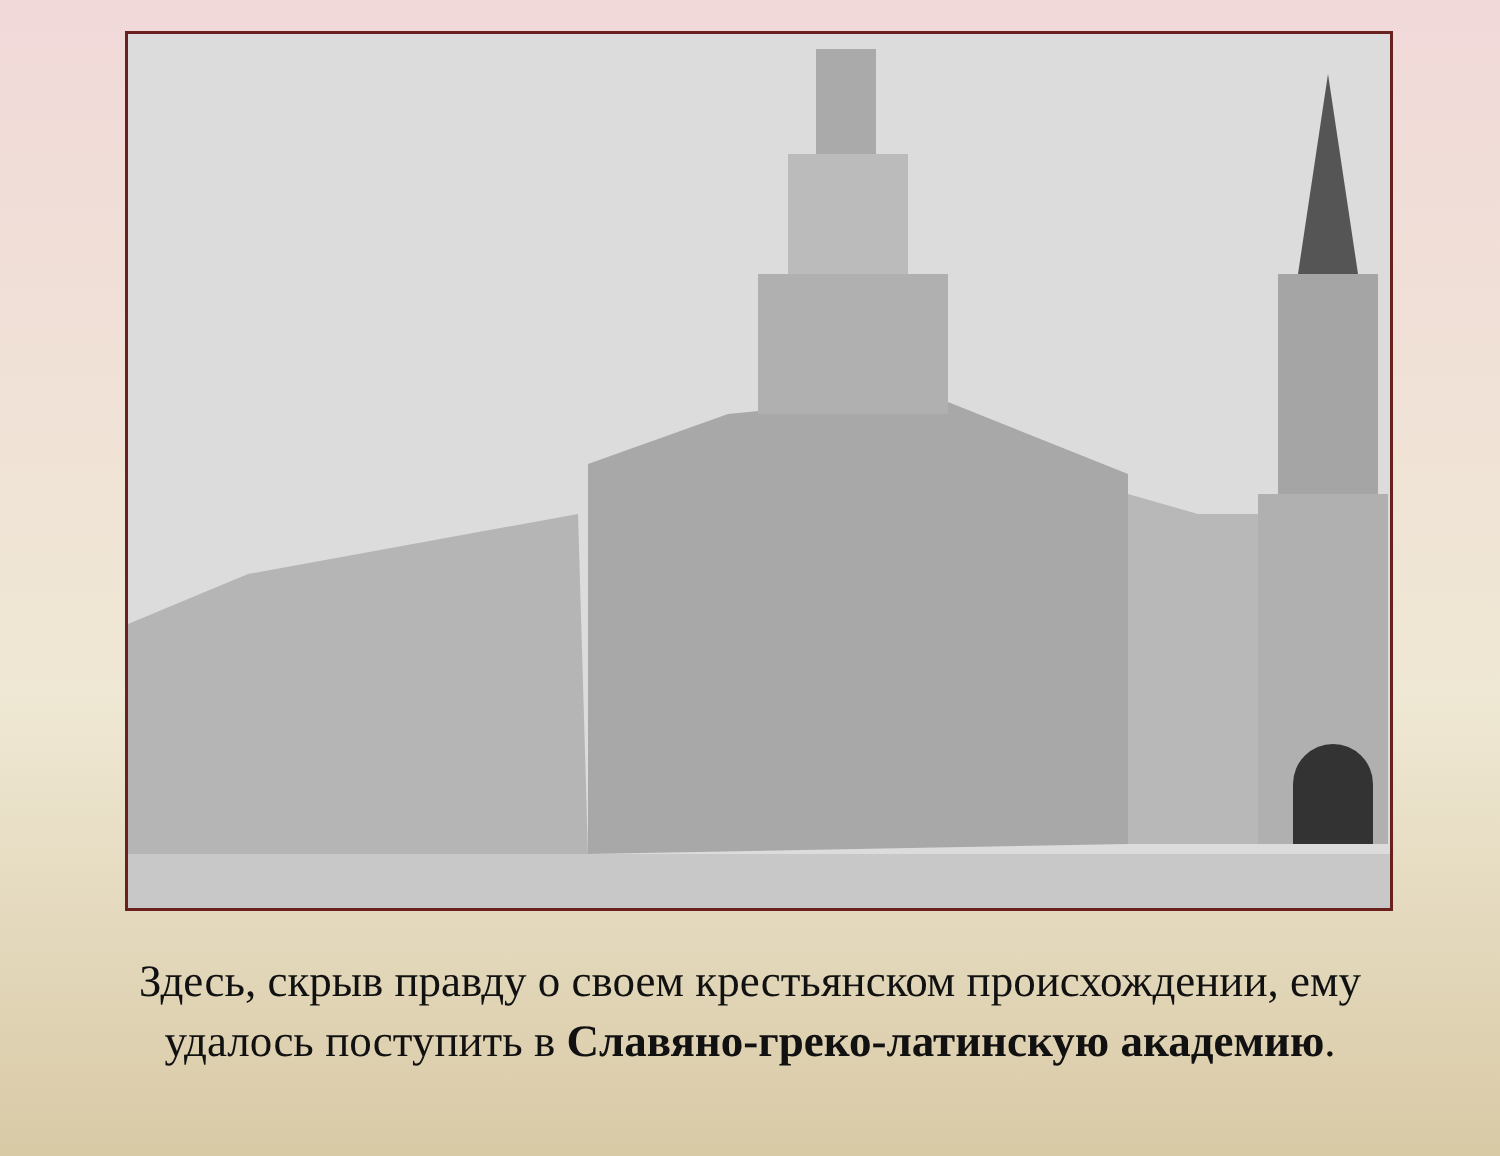Здесь, скрыв правду о своем крестьянском происхождении, ему
удалось поступить в Славяно-греко-латинскую академию.